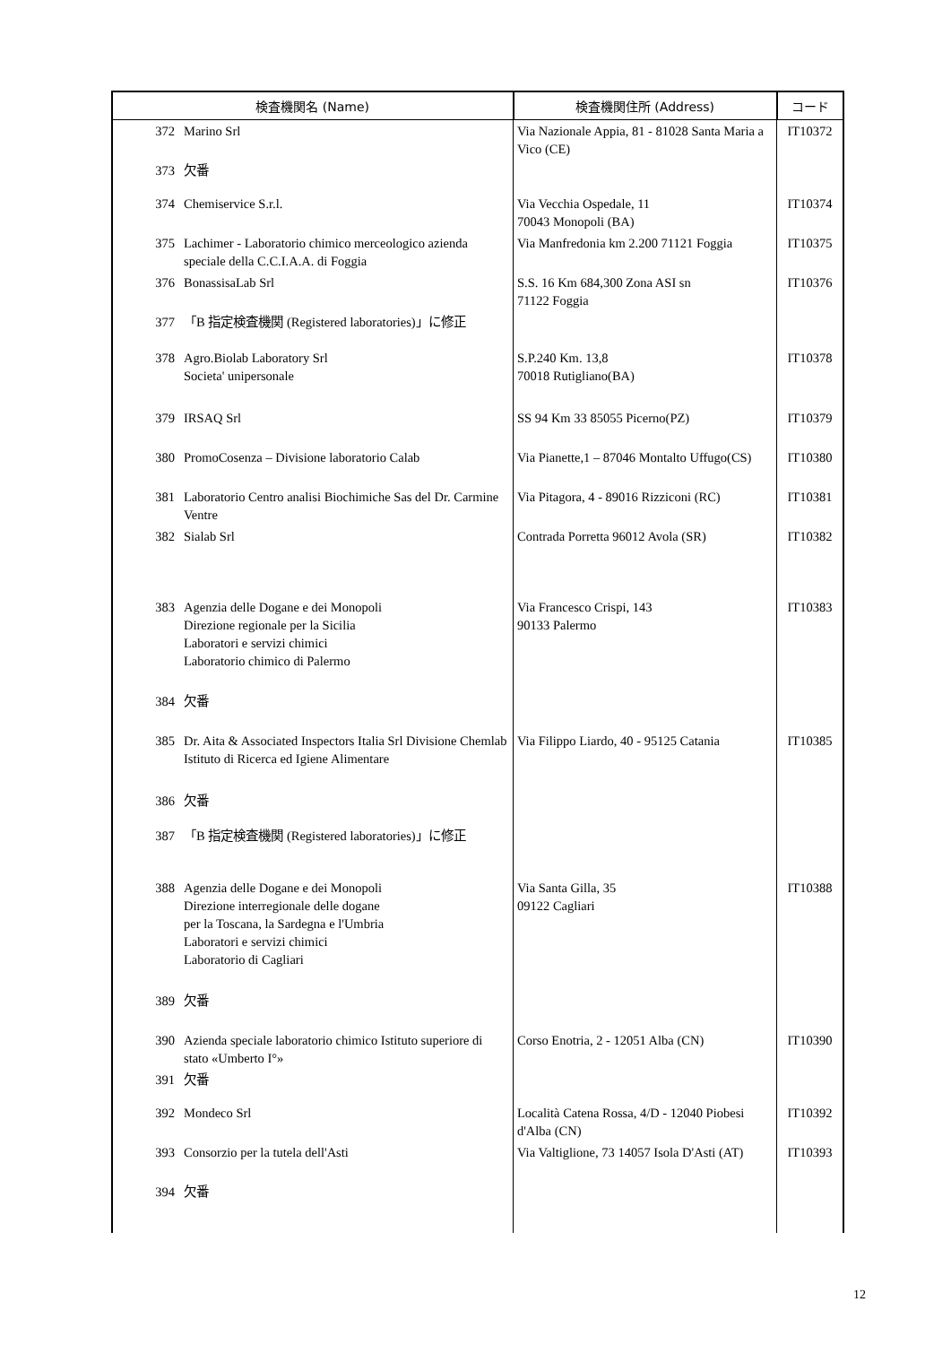| 検査機関名 (Name) | | 検査機関住所 (Address) | コード |
| --- | --- | --- | --- |
| 372 | Marino Srl | Via Nazionale Appia, 81 - 81028 Santa Maria a Vico (CE) | IT10372 |
| 373 | 欠番 | | |
| 374 | Chemiservice S.r.l. | Via Vecchia Ospedale, 11 70043 Monopoli (BA) | IT10374 |
| 375 | Lachimer - Laboratorio chimico merceologico azienda speciale della C.C.I.A.A. di Foggia | Via Manfredonia km 2.200 71121 Foggia | IT10375 |
| 376 | BonassisaLab Srl | S.S. 16 Km 684,300 Zona ASI sn 71122 Foggia | IT10376 |
| 377 | 「B 指定検査機関 (Registered laboratories)」に修正 | | |
| 378 | Agro.Biolab Laboratory Srl Societa' unipersonale | S.P.240 Km. 13,8 70018 Rutigliano(BA) | IT10378 |
| 379 | IRSAQ Srl | SS 94 Km 33 85055 Picerno(PZ) | IT10379 |
| 380 | PromoCosenza – Divisione laboratorio Calab | Via Pianette,1 – 87046 Montalto Uffugo(CS) | IT10380 |
| 381 | Laboratorio Centro analisi Biochimiche Sas del Dr. Carmine Ventre | Via Pitagora, 4 - 89016 Rizziconi (RC) | IT10381 |
| 382 | Sialab Srl | Contrada Porretta 96012 Avola (SR) | IT10382 |
| 383 | Agenzia delle Dogane e dei Monopoli Direzione regionale per la Sicilia Laboratori e servizi chimici Laboratorio chimico di Palermo | Via Francesco Crispi, 143 90133 Palermo | IT10383 |
| 384 | 欠番 | | |
| 385 | Dr. Aita & Associated Inspectors Italia Srl Divisione Chemlab Istituto di Ricerca ed Igiene Alimentare | Via Filippo Liardo, 40 - 95125 Catania | IT10385 |
| 386 | 欠番 | | |
| 387 | 「B 指定検査機関 (Registered laboratories)」に修正 | | |
| 388 | Agenzia delle Dogane e dei Monopoli Direzione interregionale delle dogane per la Toscana, la Sardegna e l'Umbria Laboratori e servizi chimici Laboratorio di Cagliari | Via Santa Gilla, 35 09122 Cagliari | IT10388 |
| 389 | 欠番 | | |
| 390 | Azienda speciale laboratorio chimico Istituto superiore di stato «Umberto I°» | Corso Enotria, 2 - 12051 Alba (CN) | IT10390 |
| 391 | 欠番 | | |
| 392 | Mondeco Srl | Località Catena Rossa, 4/D - 12040 Piobesi d'Alba (CN) | IT10392 |
| 393 | Consorzio per la tutela dell'Asti | Via Valtiglione, 73 14057 Isola D'Asti (AT) | IT10393 |
| 394 | 欠番 | | |
12